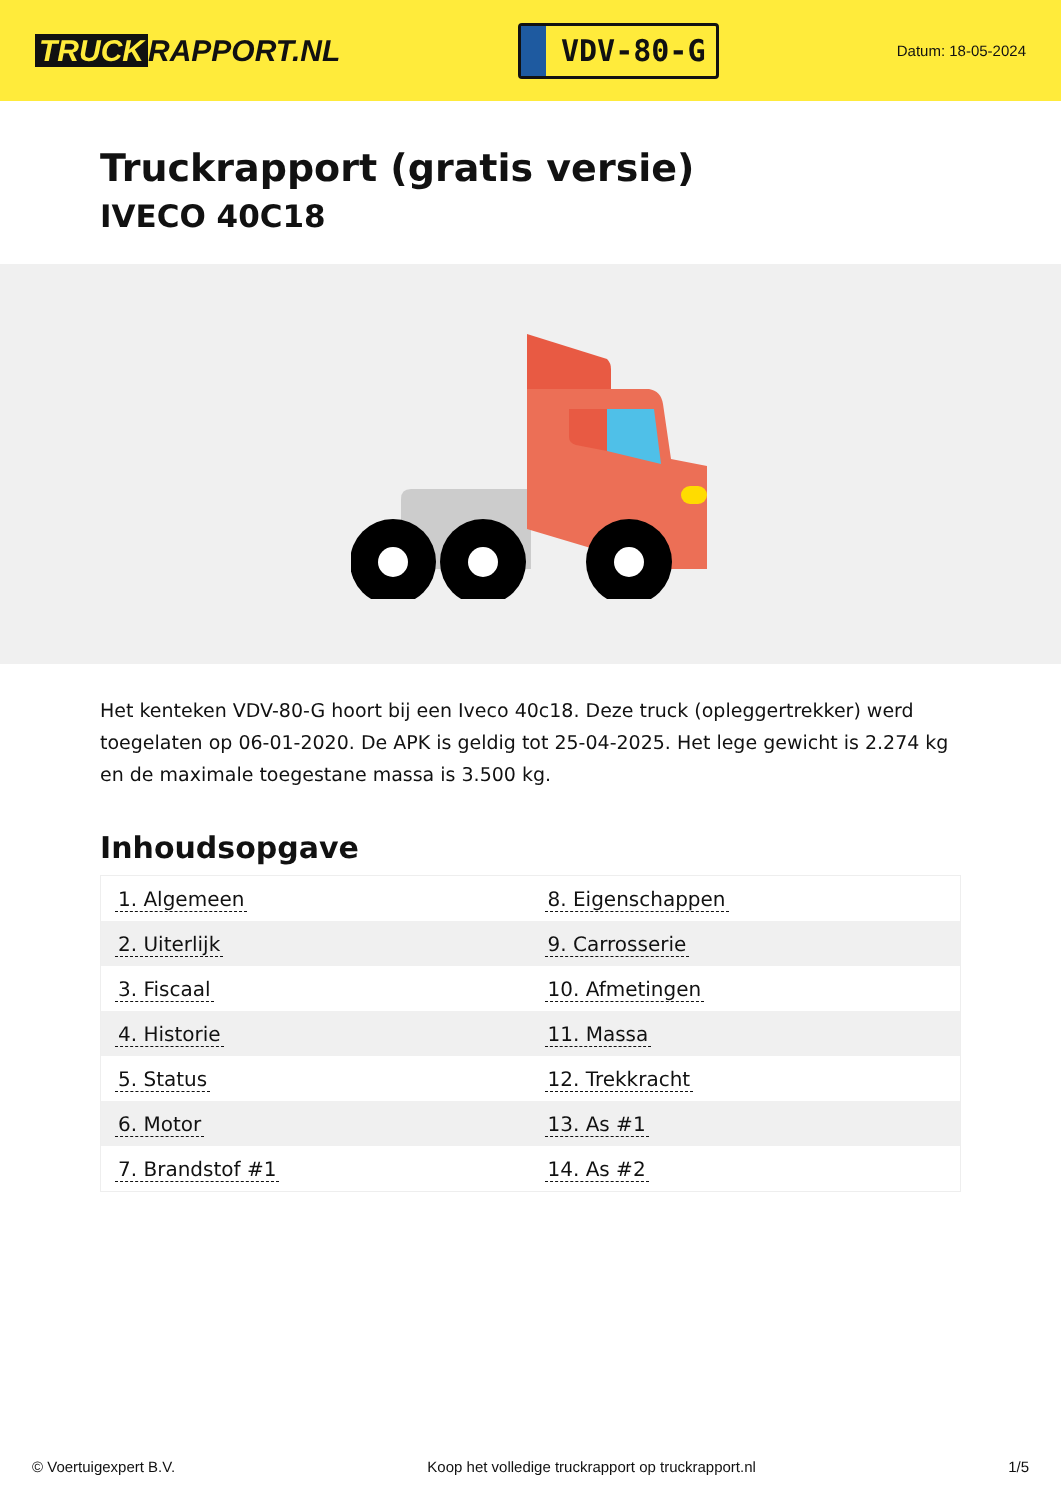TRUCK RAPPORT.NL
VDV-80-G
Datum: 18-05-2024
Truckrapport (gratis versie)
IVECO 40C18
Het kenteken VDV-80-G hoort bij een Iveco 40c18. Deze truck (opleggertrekker) werd toegelaten op 06-01-2020. De APK is geldig tot 25-04-2025. Het lege gewicht is 2.274 kg en de maximale toegestane massa is 3.500 kg.
Inhoudsopgave
| 1. Algemeen | 8. Eigenschappen |
| 2. Uiterlijk | 9. Carrosserie |
| 3. Fiscaal | 10. Afmetingen |
| 4. Historie | 11. Massa |
| 5. Status | 12. Trekkracht |
| 6. Motor | 13. As #1 |
| 7. Brandstof #1 | 14. As #2 |
© Voertuigexpert B.V. Koop het volledige truckrapport op truckrapport.nl 1/5